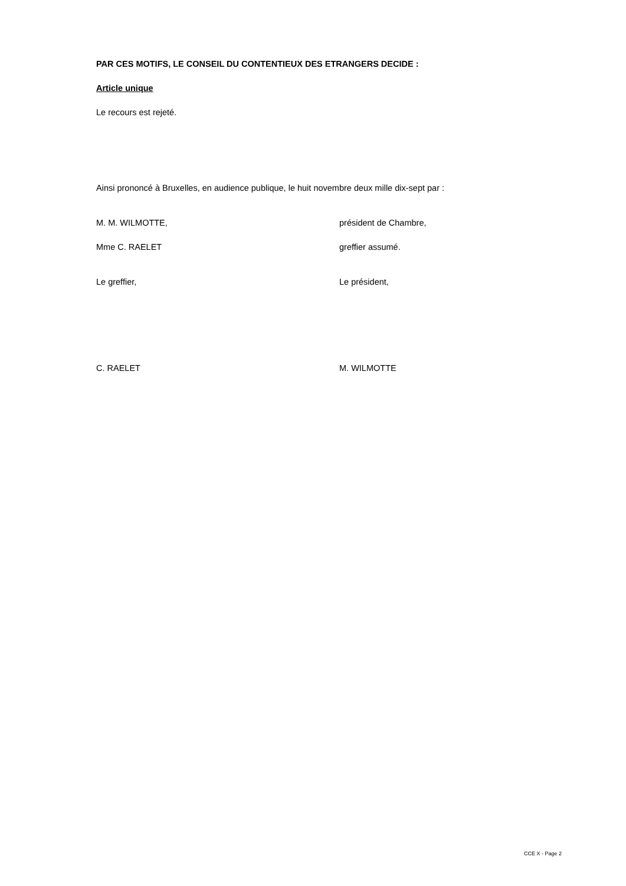PAR CES MOTIFS, LE CONSEIL DU CONTENTIEUX DES ETRANGERS DECIDE :
Article unique
Le recours est rejeté.
Ainsi prononcé à Bruxelles, en audience publique, le huit novembre deux mille dix-sept par :
M. M. WILMOTTE, président de Chambre,
Mme C. RAELET greffier assumé.
Le greffier, Le président,
C. RAELET M. WILMOTTE
CCE X - Page 2